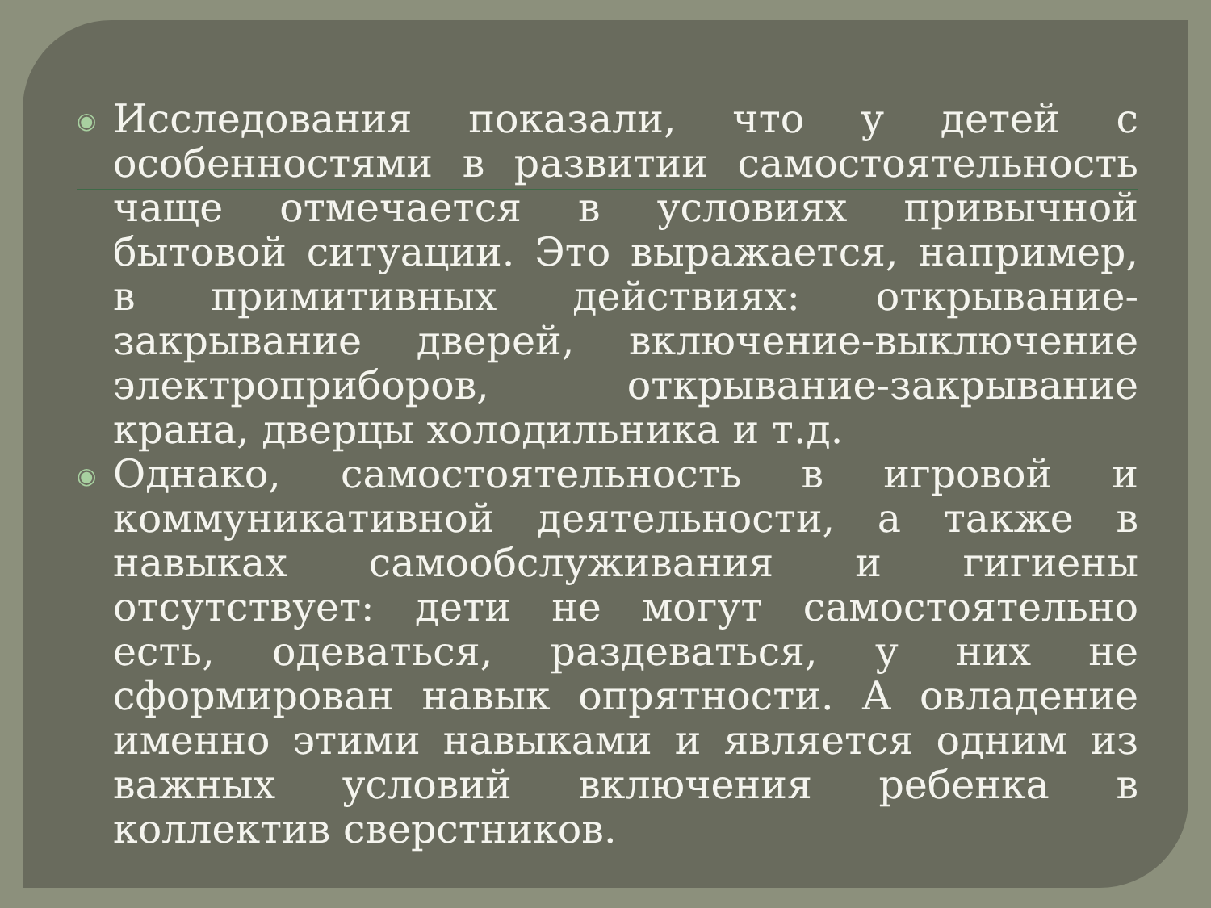◉
Исследования показали, что у детей с особенностями в развитии самостоятельность чаще отмечается в условиях привычной бытовой ситуации. Это выражается, например, в примитивных действиях: открывание-закрывание дверей, включение-выключение электроприборов, открывание-закрывание крана, дверцы холодильника и т.д.
◉
Однако, самостоятельность в игровой и коммуникативной деятельности, а также в навыках самообслуживания и гигиены отсутствует: дети не могут самостоятельно есть, одеваться, раздеваться, у них не сформирован навык опрятности. А овладение именно этими навыками и является одним из важных условий включения ребенка в коллектив сверстников.